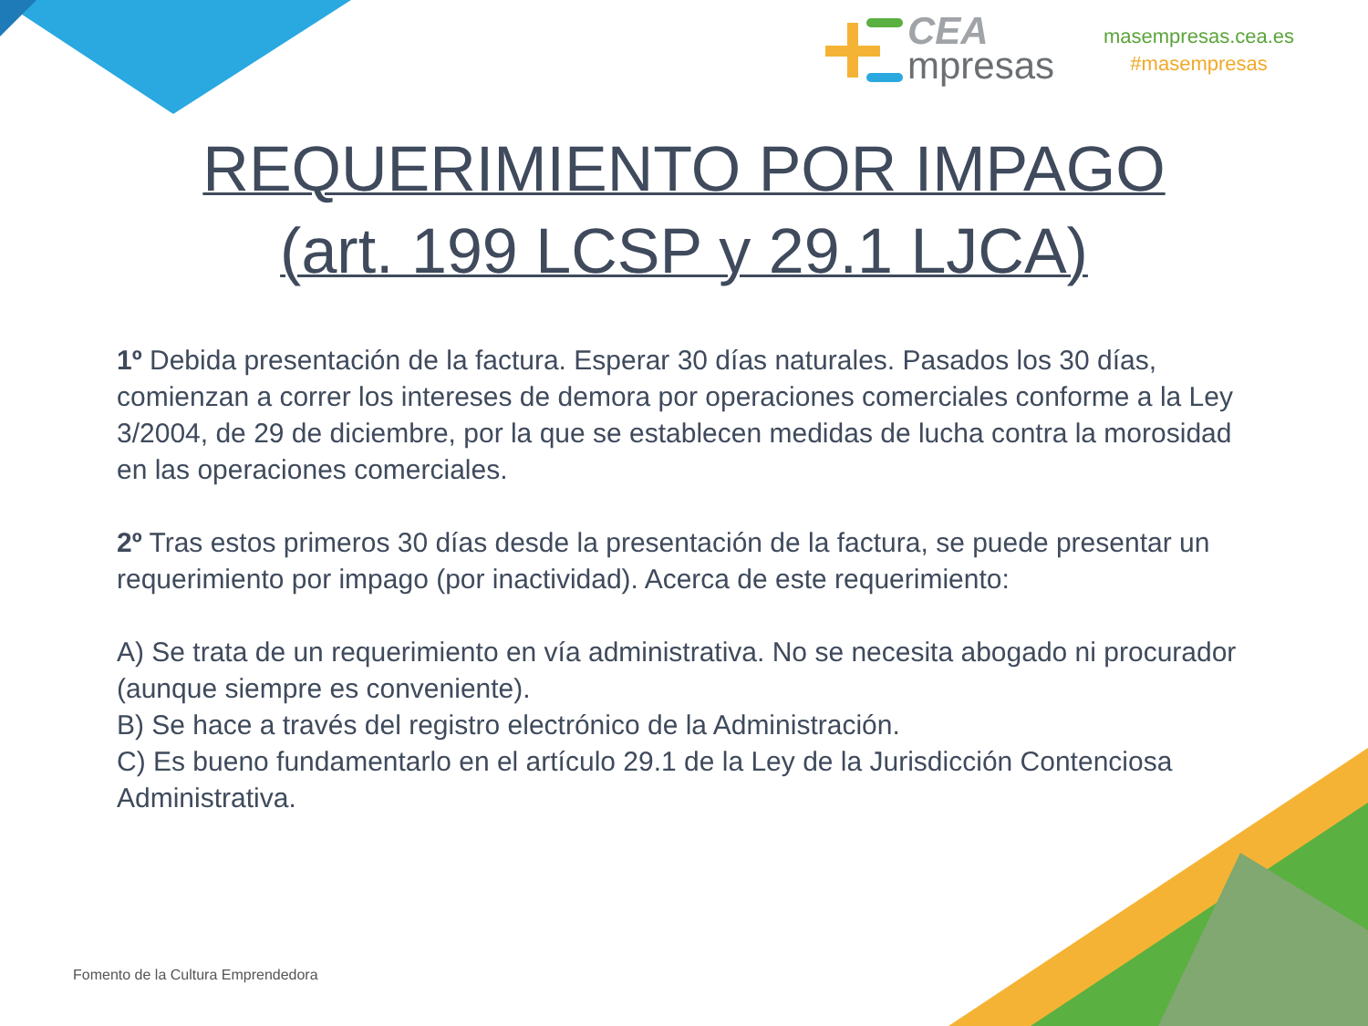CEA
mpresas
masempresas.cea.es
#masempresas
REQUERIMIENTO POR IMPAGO
(art. 199 LCSP y 29.1 LJCA)
1º Debida presentación de la factura. Esperar 30 días naturales. Pasados los 30 días, comienzan a correr los intereses de demora por operaciones comerciales conforme a la Ley 3/2004, de 29 de diciembre, por la que se establecen medidas de lucha contra la morosidad en las operaciones comerciales.
2º Tras estos primeros 30 días desde la presentación de la factura, se puede presentar un requerimiento por impago (por inactividad). Acerca de este requerimiento:
A) Se trata de un requerimiento en vía administrativa. No se necesita abogado ni procurador (aunque siempre es conveniente).
B) Se hace a través del registro electrónico de la Administración.
C) Es bueno fundamentarlo en el artículo 29.1 de la Ley de la Jurisdicción Contenciosa Administrativa.
Fomento de la Cultura Emprendedora